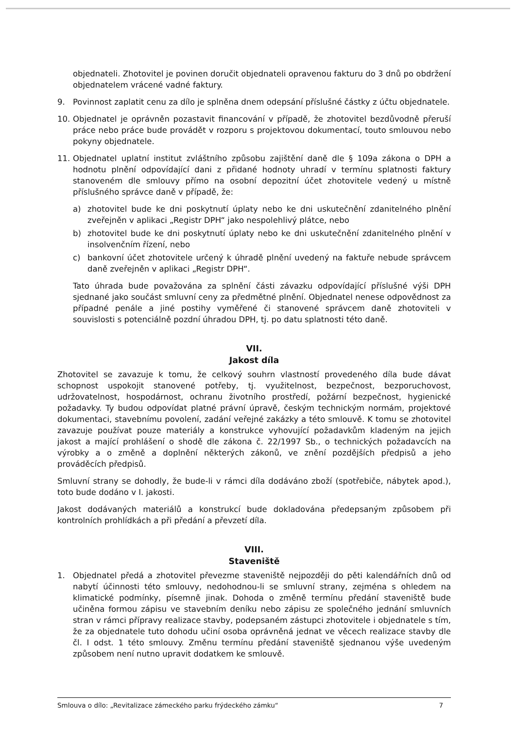objednateli. Zhotovitel je povinen doručit objednateli opravenou fakturu do 3 dnů po obdržení objednatelem vrácené vadné faktury.
9. Povinnost zaplatit cenu za dílo je splněna dnem odepsání příslušné částky z účtu objednatele.
10. Objednatel je oprávněn pozastavit financování v případě, že zhotovitel bezdůvodně přeruší práce nebo práce bude provádět v rozporu s projektovou dokumentací, touto smlouvou nebo pokyny objednatele.
11. Objednatel uplatní institut zvláštního způsobu zajištění daně dle § 109a zákona o DPH a hodnotu plnění odpovídající dani z přidané hodnoty uhradí v termínu splatnosti faktury stanoveném dle smlouvy přímo na osobní depozitní účet zhotovitele vedený u místně příslušného správce daně v případě, že:
a) zhotovitel bude ke dni poskytnutí úplaty nebo ke dni uskutečnění zdanitelného plnění zveřejněn v aplikaci „Registr DPH“ jako nespolehlivý plátce, nebo
b) zhotovitel bude ke dni poskytnutí úplaty nebo ke dni uskutečnění zdanitelného plnění v insolvenčním řízení, nebo
c) bankovní účet zhotovitele určený k úhradě plnění uvedený na faktuře nebude správcem daně zveřejněn v aplikaci „Registr DPH“.
Tato úhrada bude považována za splnění části závazku odpovídající příslušné výši DPH sjednané jako součást smluvní ceny za předmětné plnění. Objednatel nenese odpovědnost za případné penále a jiné postihy vyměřené či stanovené správcem daně zhotoviteli v souvislosti s potenciálně pozdní úhradou DPH, tj. po datu splatnosti této daně.
VII.
Jakost díla
Zhotovitel se zavazuje k tomu, že celkový souhrn vlastností provedeného díla bude dávat schopnost uspokojit stanovené potřeby, tj. využitelnost, bezpečnost, bezporuchovost, udržovatelnost, hospodárnost, ochranu životního prostředí, požární bezpečnost, hygienické požadavky. Ty budou odpovídat platné právní úpravě, českým technickým normám, projektové dokumentaci, stavebnímu povolení, zadání veřejné zakázky a této smlouvě. K tomu se zhotovitel zavazuje používat pouze materiály a konstrukce vyhovující požadavkům kladeným na jejich jakost a mající prohlášení o shodě dle zákona č. 22/1997 Sb., o technických požadavcích na výrobky a o změně a doplnění některých zákonů, ve znění pozdějších předpisů a jeho prováděcích předpisů.
Smluvní strany se dohodly, že bude-li v rámci díla dodáváno zboží (spotřebiče, nábytek apod.), toto bude dodáno v I. jakosti.
Jakost dodávaných materiálů a konstrukcí bude dokladována předepsaným způsobem při kontrolních prohlídkách a při předání a převzetí díla.
VIII.
Staveniště
1. Objednatel předá a zhotovitel převezme staveniště nejpozději do pěti kalendářních dnů od nabytí účinnosti této smlouvy, nedohodnou-li se smluvní strany, zejména s ohledem na klimatické podmínky, písemně jinak. Dohoda o změně termínu předání staveniště bude učiněna formou zápisu ve stavebním deníku nebo zápisu ze společného jednání smluvních stran v rámci přípravy realizace stavby, podepsaném zástupci zhotovitele i objednatele s tím, že za objednatele tuto dohodu učiní osoba oprávněná jednat ve věcech realizace stavby dle čl. I odst. 1 této smlouvy. Změnu termínu předání staveniště sjednanou výše uvedeným způsobem není nutno upravit dodatkem ke smlouvě.
Smlouva o dílo: „Revitalizace zámeckého parku frýdeckého zámku“ 7